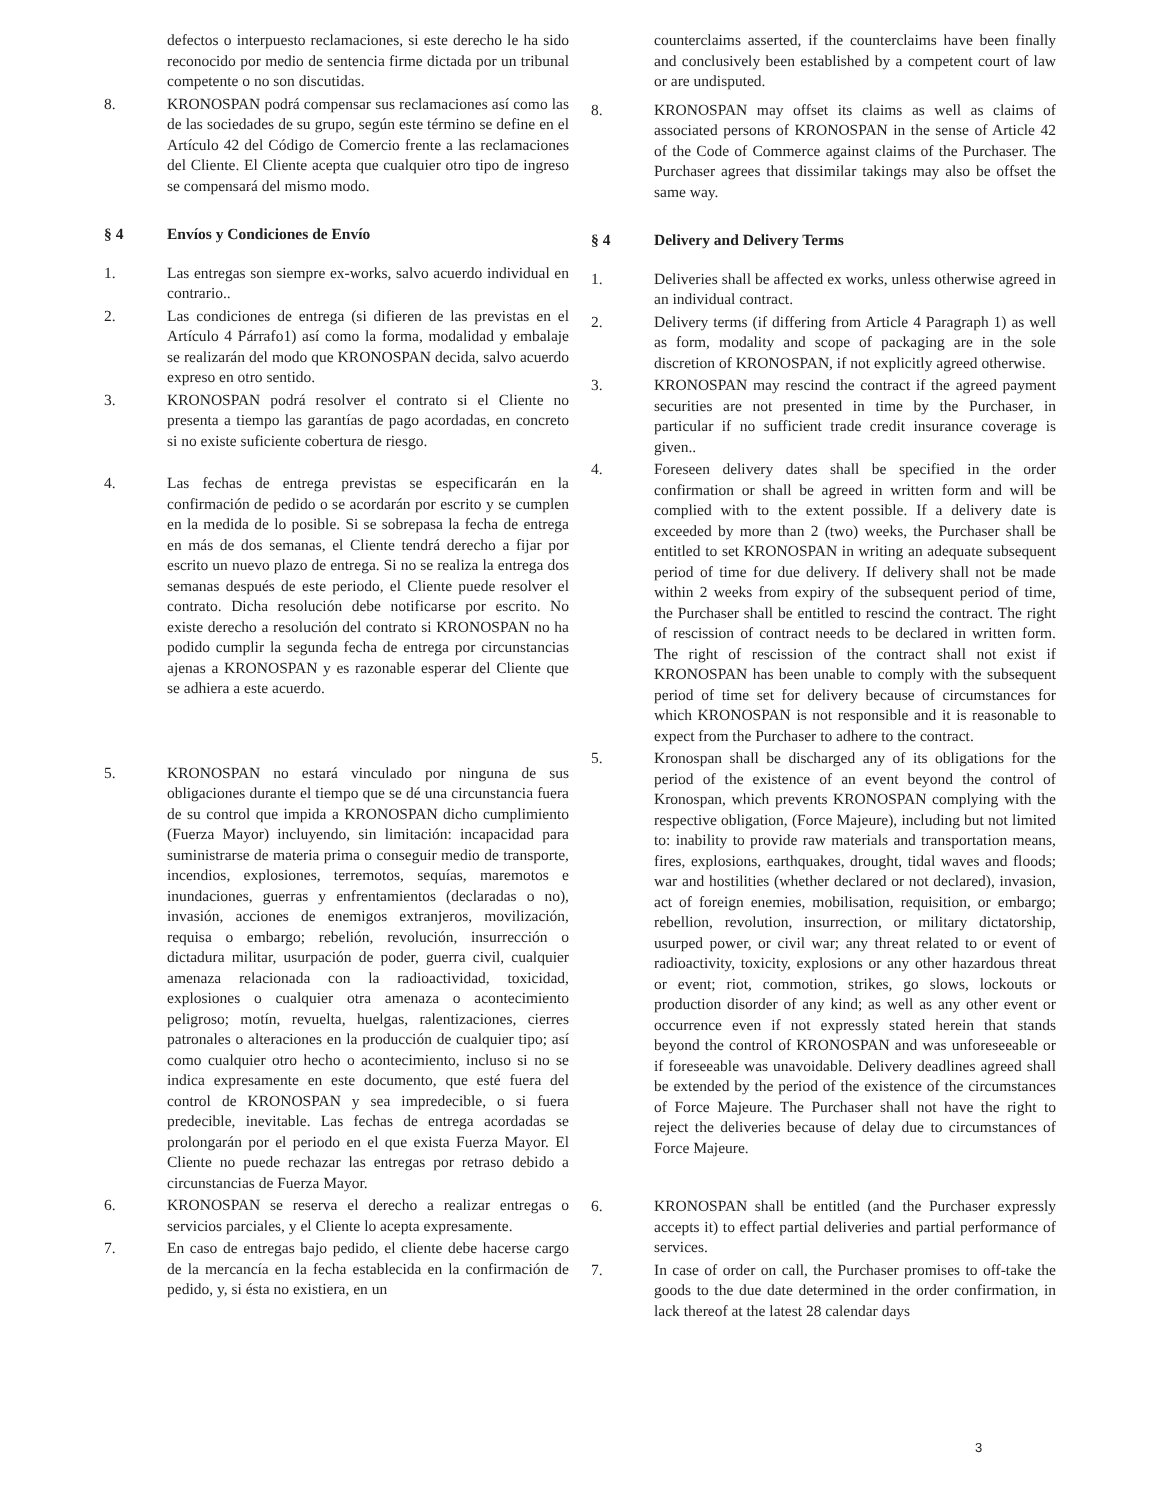defectos o interpuesto reclamaciones, si este derecho le ha sido reconocido por medio de sentencia firme dictada por un tribunal competente o no son discutidas.
8. KRONOSPAN podrá compensar sus reclamaciones así como las de las sociedades de su grupo, según este término se define en el Artículo 42 del Código de Comercio frente a las reclamaciones del Cliente. El Cliente acepta que cualquier otro tipo de ingreso se compensará del mismo modo.
§ 4 Envíos y Condiciones de Envío
1. Las entregas son siempre ex-works, salvo acuerdo individual en contrario..
2. Las condiciones de entrega (si difieren de las previstas en el Artículo 4 Párrafo1) así como la forma, modalidad y embalaje se realizarán del modo que KRONOSPAN decida, salvo acuerdo expreso en otro sentido.
3. KRONOSPAN podrá resolver el contrato si el Cliente no presenta a tiempo las garantías de pago acordadas, en concreto si no existe suficiente cobertura de riesgo.
4. Las fechas de entrega previstas se especificarán en la confirmación de pedido o se acordarán por escrito y se cumplen en la medida de lo posible. Si se sobrepasa la fecha de entrega en más de dos semanas, el Cliente tendrá derecho a fijar por escrito un nuevo plazo de entrega. Si no se realiza la entrega dos semanas después de este periodo, el Cliente puede resolver el contrato. Dicha resolución debe notificarse por escrito. No existe derecho a resolución del contrato si KRONOSPAN no ha podido cumplir la segunda fecha de entrega por circunstancias ajenas a KRONOSPAN y es razonable esperar del Cliente que se adhiera a este acuerdo.
5. KRONOSPAN no estará vinculado por ninguna de sus obligaciones durante el tiempo que se dé una circunstancia fuera de su control que impida a KRONOSPAN dicho cumplimiento (Fuerza Mayor) incluyendo, sin limitación: incapacidad para suministrarse de materia prima o conseguir medio de transporte, incendios, explosiones, terremotos, sequías, maremotos e inundaciones, guerras y enfrentamientos (declaradas o no), invasión, acciones de enemigos extranjeros, movilización, requisa o embargo; rebelión, revolución, insurrección o dictadura militar, usurpación de poder, guerra civil, cualquier amenaza relacionada con la radioactividad, toxicidad, explosiones o cualquier otra amenaza o acontecimiento peligroso; motín, revuelta, huelgas, ralentizaciones, cierres patronales o alteraciones en la producción de cualquier tipo; así como cualquier otro hecho o acontecimiento, incluso si no se indica expresamente en este documento, que esté fuera del control de KRONOSPAN y sea impredecible, o si fuera predecible, inevitable. Las fechas de entrega acordadas se prolongarán por el periodo en el que exista Fuerza Mayor. El Cliente no puede rechazar las entregas por retraso debido a circunstancias de Fuerza Mayor.
6. KRONOSPAN se reserva el derecho a realizar entregas o servicios parciales, y el Cliente lo acepta expresamente.
7. En caso de entregas bajo pedido, el cliente debe hacerse cargo de la mercancía en la fecha establecida en la confirmación de pedido, y, si ésta no existiera, en un
counterclaims asserted, if the counterclaims have been finally and conclusively been established by a competent court of law or are undisputed.
8. KRONOSPAN may offset its claims as well as claims of associated persons of KRONOSPAN in the sense of Article 42 of the Code of Commerce against claims of the Purchaser. The Purchaser agrees that dissimilar takings may also be offset the same way.
§ 4 Delivery and Delivery Terms
1. Deliveries shall be affected ex works, unless otherwise agreed in an individual contract.
2. Delivery terms (if differing from Article 4 Paragraph 1) as well as form, modality and scope of packaging are in the sole discretion of KRONOSPAN, if not explicitly agreed otherwise.
3. KRONOSPAN may rescind the contract if the agreed payment securities are not presented in time by the Purchaser, in particular if no sufficient trade credit insurance coverage is given..
4. Foreseen delivery dates shall be specified in the order confirmation or shall be agreed in written form and will be complied with to the extent possible. If a delivery date is exceeded by more than 2 (two) weeks, the Purchaser shall be entitled to set KRONOSPAN in writing an adequate subsequent period of time for due delivery. If delivery shall not be made within 2 weeks from expiry of the subsequent period of time, the Purchaser shall be entitled to rescind the contract. The right of rescission of contract needs to be declared in written form. The right of rescission of the contract shall not exist if KRONOSPAN has been unable to comply with the subsequent period of time set for delivery because of circumstances for which KRONOSPAN is not responsible and it is reasonable to expect from the Purchaser to adhere to the contract.
5. Kronospan shall be discharged any of its obligations for the period of the existence of an event beyond the control of Kronospan, which prevents KRONOSPAN complying with the respective obligation, (Force Majeure), including but not limited to: inability to provide raw materials and transportation means, fires, explosions, earthquakes, drought, tidal waves and floods; war and hostilities (whether declared or not declared), invasion, act of foreign enemies, mobilisation, requisition, or embargo; rebellion, revolution, insurrection, or military dictatorship, usurped power, or civil war; any threat related to or event of radioactivity, toxicity, explosions or any other hazardous threat or event; riot, commotion, strikes, go slows, lockouts or production disorder of any kind; as well as any other event or occurrence even if not expressly stated herein that stands beyond the control of KRONOSPAN and was unforeseeable or if foreseeable was unavoidable. Delivery deadlines agreed shall be extended by the period of the existence of the circumstances of Force Majeure. The Purchaser shall not have the right to reject the deliveries because of delay due to circumstances of Force Majeure.
6. KRONOSPAN shall be entitled (and the Purchaser expressly accepts it) to effect partial deliveries and partial performance of services.
7. In case of order on call, the Purchaser promises to off-take the goods to the due date determined in the order confirmation, in lack thereof at the latest 28 calendar days
3